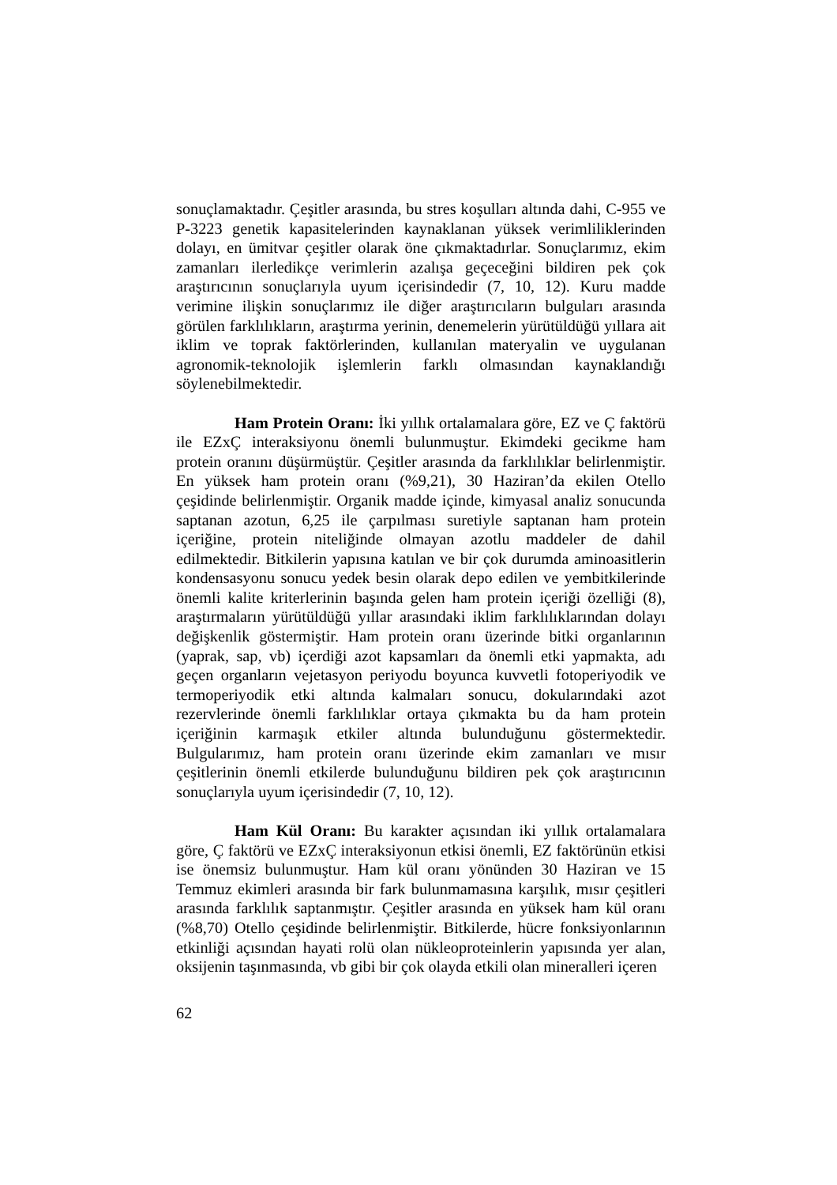sonuçlamaktadır. Çeşitler arasında, bu stres koşulları altında dahi, C-955 ve P-3223 genetik kapasitelerinden kaynaklanan yüksek verimliliklerinden dolayı, en ümitvar çeşitler olarak öne çıkmaktadırlar. Sonuçlarımız, ekim zamanları ilerledikçe verimlerin azalışa geçeceğini bildiren pek çok araştırıcının sonuçlarıyla uyum içerisindedir (7, 10, 12). Kuru madde verimine ilişkin sonuçlarımız ile diğer araştırıcıların bulguları arasında görülen farklılıkların, araştırma yerinin, denemelerin yürütüldüğü yıllara ait iklim ve toprak faktörlerinden, kullanılan materyalin ve uygulanan agronomik-teknolojik işlemlerin farklı olmasından kaynaklandığı söylenebilmektedir.
Ham Protein Oranı: İki yıllık ortalamalara göre, EZ ve Ç faktörü ile EZxÇ interaksiyonu önemli bulunmuştur. Ekimdeki gecikme ham protein oranını düşürmüştür. Çeşitler arasında da farklılıklar belirlenmiştir. En yüksek ham protein oranı (%9,21), 30 Haziran’da ekilen Otello çeşidinde belirlenmiştir. Organik madde içinde, kimyasal analiz sonucunda saptanan azotun, 6,25 ile çarpılması suretiyle saptanan ham protein içeriğine, protein niteliğinde olmayan azotlu maddeler de dahil edilmektedir. Bitkilerin yapısına katılan ve bir çok durumda aminoasitlerin kondensasyonu sonucu yedek besin olarak depo edilen ve yembitkilerinde önemli kalite kriterlerinin başında gelen ham protein içeriği özelliği (8), araştırmaların yürütüldüğü yıllar arasındaki iklim farklılıklarından dolayı değişkenlik göstermiştir. Ham protein oranı üzerinde bitki organlarının (yaprak, sap, vb) içerdiği azot kapsamları da önemli etki yapmakta, adı geçen organların vejetasyon periyodu boyunca kuvvetli fotoperiyodik ve termoperiyodik etki altında kalmaları sonucu, dokularındaki azot rezervlerinde önemli farklılıklar ortaya çıkmakta bu da ham protein içeriğinin karmaşık etkiler altında bulunduğunu göstermektedir. Bulgularımız, ham protein oranı üzerinde ekim zamanları ve mısır çeşitlerinin önemli etkilerde bulunduğunu bildiren pek çok araştırıcının sonuçlarıyla uyum içerisindedir (7, 10, 12).
Ham Kül Oranı: Bu karakter açısından iki yıllık ortalamalara göre, Ç faktörü ve EZxÇ interaksiyonun etkisi önemli, EZ faktörünün etkisi ise önemsiz bulunmuştur. Ham kül oranı yönünden 30 Haziran ve 15 Temmuz ekimleri arasında bir fark bulunmamasına karşılık, mısır çeşitleri arasında farklılık saptanmıştır. Çeşitler arasında en yüksek ham kül oranı (%8,70) Otello çeşidinde belirlenmiştir. Bitkilerde, hücre fonksiyonlarının etkinliği açısından hayati rolü olan nükleoproteinlerin yapısında yer alan, oksijenin taşınmasında, vb gibi bir çok olayda etkili olan mineralleri içeren
62